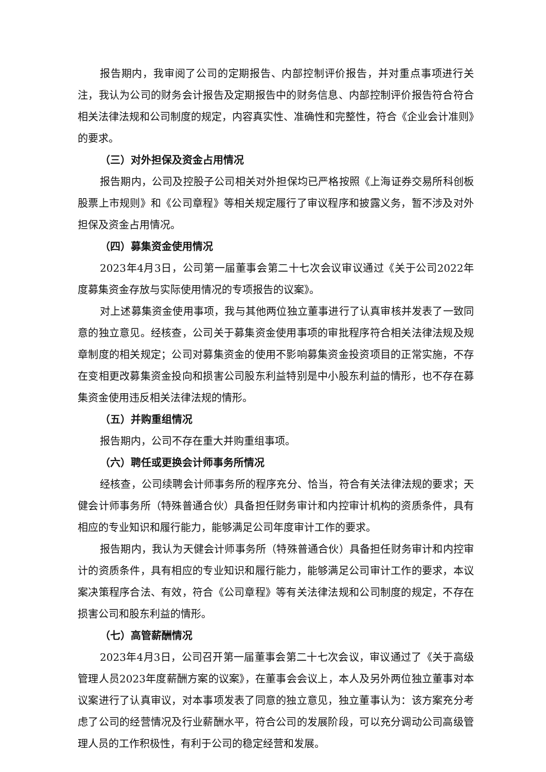报告期内，我审阅了公司的定期报告、内部控制评价报告，并对重点事项进行关注，我认为公司的财务会计报告及定期报告中的财务信息、内部控制评价报告符合符合相关法律法规和公司制度的规定，内容真实性、准确性和完整性，符合《企业会计准则》的要求。
（三）对外担保及资金占用情况
报告期内，公司及控股子公司相关对外担保均已严格按照《上海证券交易所科创板股票上市规则》和《公司章程》等相关规定履行了审议程序和披露义务，暂不涉及对外担保及资金占用情况。
（四）募集资金使用情况
2023年4月3日，公司第一届董事会第二十七次会议审议通过《关于公司2022年度募集资金存放与实际使用情况的专项报告的议案》。
对上述募集资金使用事项，我与其他两位独立董事进行了认真审核并发表了一致同意的独立意见。经核查，公司关于募集资金使用事项的审批程序符合相关法律法规及规章制度的相关规定；公司对募集资金的使用不影响募集资金投资项目的正常实施，不存在变相更改募集资金投向和损害公司股东利益特别是中小股东利益的情形，也不存在募集资金使用违反相关法律法规的情形。
（五）并购重组情况
报告期内，公司不存在重大并购重组事项。
（六）聘任或更换会计师事务所情况
经核查，公司续聘会计师事务所的程序充分、恰当，符合有关法律法规的要求；天健会计师事务所（特殊普通合伙）具备担任财务审计和内控审计机构的资质条件，具有相应的专业知识和履行能力，能够满足公司年度审计工作的要求。
报告期内，我认为天健会计师事务所（特殊普通合伙）具备担任财务审计和内控审计的资质条件，具有相应的专业知识和履行能力，能够满足公司审计工作的要求，本议案决策程序合法、有效，符合《公司章程》等有关法律法规和公司制度的规定，不存在损害公司和股东利益的情形。
（七）高管薪酬情况
2023年4月3日，公司召开第一届董事会第二十七次会议，审议通过了《关于高级管理人员2023年度薪酬方案的议案》，在董事会会议上，本人及另外两位独立董事对本议案进行了认真审议，对本事项发表了同意的独立意见，独立董事认为：该方案充分考虑了公司的经营情况及行业薪酬水平，符合公司的发展阶段，可以充分调动公司高级管理人员的工作积极性，有利于公司的稳定经营和发展。